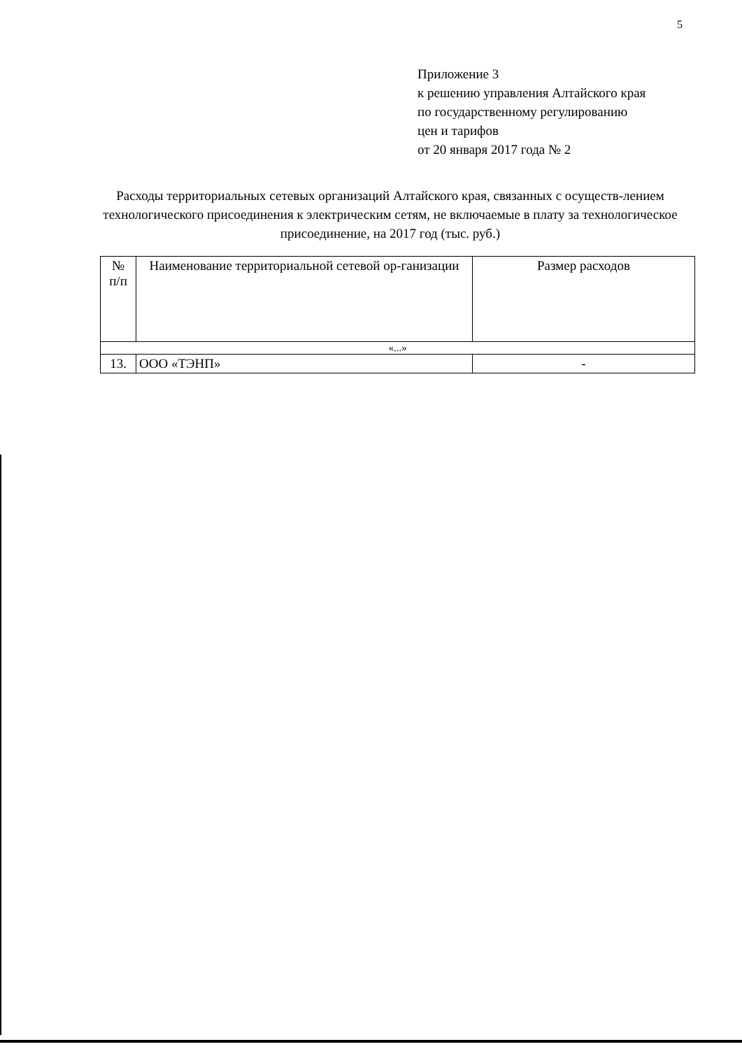5
Приложение 3
к решению управления Алтайского края
по государственному регулированию
цен и тарифов
от 20 января 2017 года № 2
Расходы территориальных сетевых организаций Алтайского края, связанных с осуществ-лением технологического присоединения к электрическим сетям, не включаемые в плату за технологическое присоединение, на 2017 год (тыс. руб.)
| № п/п | Наименование территориальной сетевой ор-ганизации | Размер расходов |
| --- | --- | --- |
| «...» | | |
| 13. | ООО «ТЭНП» | - |